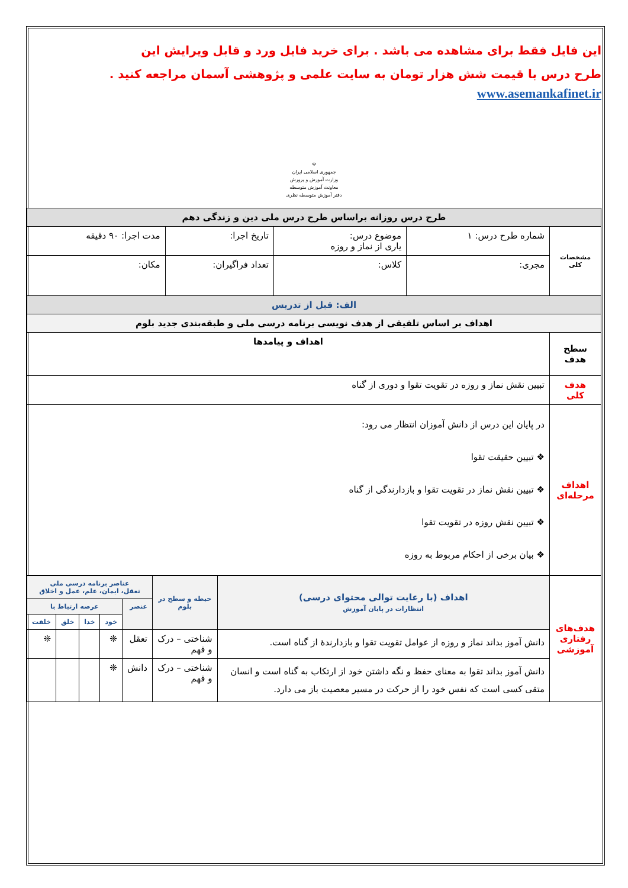این فایل فقط برای مشاهده می باشد . برای خرید فایل ورد و قابل ویرایش این
طرح درس با قیمت شش هزار تومان به سایت علمی و پژوهشی آسمان مراجعه کنید .
www.asemankafinet.ir
☫
جمهوری اسلامی ایران
وزارت آموزش و پرورش
معاونت آموزش متوسطه
دفتر آموزش متوسطه نظری
| طرح درس روزانه براساس طرح درس ملی دین و زندگی دهم | | | | |
| مشخصات کلی | شماره طرح درس: ۱ | موضوع درس: یاری از نماز و روزه | تاریخ اجرا: | مدت اجرا: ۹۰ دقیقه |
| | مجری: | کلاس: | تعداد فراگیران: | مکان: |
| الف: قبل از تدریس | | | | |
| اهداف بر اساس تلفیقی از هدف نویسی برنامه درسی ملی و طبقه‌بندی جدید بلوم | | | | |
| سطح هدف | اهداف و پیامدها | | | |
| هدف کلی | تبیین نقش نماز و روزه در تقویت تقوا و دوری از گناه | | | |
| اهداف مرحله‌ای | در پایان این درس از دانش آموزان انتظار می رود: ❖ تبیین حقیقت تقوا ❖ تبیین نقش نماز در تقویت تقوا و بازدارندگی از گناه ❖ تبیین نقش روزه در تقویت تقوا ❖ بیان برخی از احکام مربوط به روزه | | | |
| هدف‌های رفتاری آموزشی | اهداف (با رعایت توالی محتوای درسی) انتظارات در پایان آموزش | حیطه و سطح در بلوم | عناصر برنامه درسی ملی تعقل، ایمان، علم، عمل و اخلاق | | | | |
| | | | عنصر | عرصه ارتباط با | | | |
| | | | | خود | خدا | خلق | خلقت |
| | دانش آموز بداند نماز و روزه از عوامل تقویت تقوا و بازدارندهٔ از گناه است. | شناختی – درک و فهم | تعقل | ❊ | | | ❊ |
| | دانش آموز بداند تقوا به معنای حفظ و نگه داشتن خود از ارتکاب به گناه است و انسان متقی کسی است که نفس خود را از حرکت در مسیر معصیت باز می دارد. | شناختی – درک و فهم | دانش | ❊ | | | |